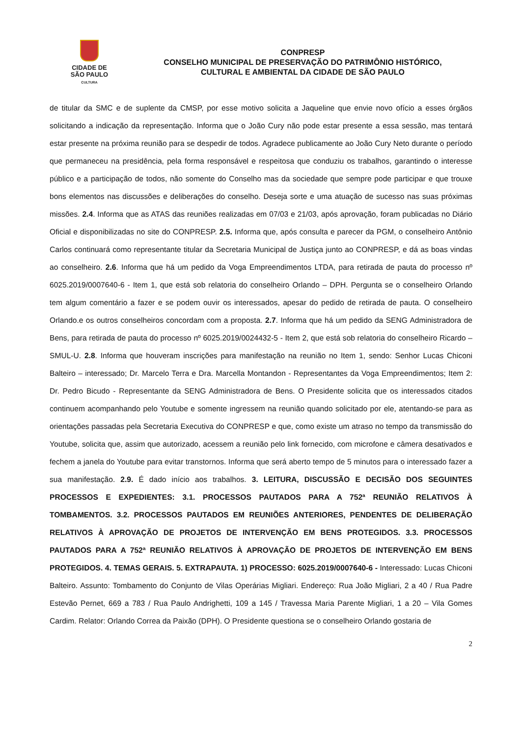CIDADE DE
SÃO PAULO
CULTURA
CONPRESP
CONSELHO MUNICIPAL DE PRESERVAÇÃO DO PATRIMÔNIO HISTÓRICO,
CULTURAL E AMBIENTAL DA CIDADE DE SÃO PAULO
de titular da SMC e de suplente da CMSP, por esse motivo solicita a Jaqueline que envie novo ofício a esses órgãos solicitando a indicação da representação. Informa que o João Cury não pode estar presente a essa sessão, mas tentará estar presente na próxima reunião para se despedir de todos. Agradece publicamente ao João Cury Neto durante o período que permaneceu na presidência, pela forma responsável e respeitosa que conduziu os trabalhos, garantindo o interesse público e a participação de todos, não somente do Conselho mas da sociedade que sempre pode participar e que trouxe bons elementos nas discussões e deliberações do conselho. Deseja sorte e uma atuação de sucesso nas suas próximas missões. 2.4. Informa que as ATAS das reuniões realizadas em 07/03 e 21/03, após aprovação, foram publicadas no Diário Oficial e disponibilizadas no site do CONPRESP. 2.5. Informa que, após consulta e parecer da PGM, o conselheiro Antônio Carlos continuará como representante titular da Secretaria Municipal de Justiça junto ao CONPRESP, e dá as boas vindas ao conselheiro. 2.6. Informa que há um pedido da Voga Empreendimentos LTDA, para retirada de pauta do processo nº 6025.2019/0007640-6 - Item 1, que está sob relatoria do conselheiro Orlando – DPH. Pergunta se o conselheiro Orlando tem algum comentário a fazer e se podem ouvir os interessados, apesar do pedido de retirada de pauta. O conselheiro Orlando.e os outros conselheiros concordam com a proposta. 2.7. Informa que há um pedido da SENG Administradora de Bens, para retirada de pauta do processo nº 6025.2019/0024432-5 - Item 2, que está sob relatoria do conselheiro Ricardo – SMUL-U. 2.8. Informa que houveram inscrições para manifestação na reunião no Item 1, sendo: Senhor Lucas Chiconi Balteiro – interessado; Dr. Marcelo Terra e Dra. Marcella Montandon - Representantes da Voga Empreendimentos; Item 2: Dr. Pedro Bicudo - Representante da SENG Administradora de Bens. O Presidente solicita que os interessados citados continuem acompanhando pelo Youtube e somente ingressem na reunião quando solicitado por ele, atentando-se para as orientações passadas pela Secretaria Executiva do CONPRESP e que, como existe um atraso no tempo da transmissão do Youtube, solicita que, assim que autorizado, acessem a reunião pelo link fornecido, com microfone e câmera desativados e fechem a janela do Youtube para evitar transtornos. Informa que será aberto tempo de 5 minutos para o interessado fazer a sua manifestação. 2.9. É dado início aos trabalhos. 3. LEITURA, DISCUSSÃO E DECISÃO DOS SEGUINTES PROCESSOS E EXPEDIENTES: 3.1. PROCESSOS PAUTADOS PARA A 752ª REUNIÃO RELATIVOS À TOMBAMENTOS. 3.2. PROCESSOS PAUTADOS EM REUNIÕES ANTERIORES, PENDENTES DE DELIBERAÇÃO RELATIVOS À APROVAÇÃO DE PROJETOS DE INTERVENÇÃO EM BENS PROTEGIDOS. 3.3. PROCESSOS PAUTADOS PARA A 752ª REUNIÃO RELATIVOS À APROVAÇÃO DE PROJETOS DE INTERVENÇÃO EM BENS PROTEGIDOS. 4. TEMAS GERAIS. 5. EXTRAPAUTA. 1) PROCESSO: 6025.2019/0007640-6 - Interessado: Lucas Chiconi Balteiro. Assunto: Tombamento do Conjunto de Vilas Operárias Migliari. Endereço: Rua João Migliari, 2 a 40 / Rua Padre Estevão Pernet, 669 a 783 / Rua Paulo Andrighetti, 109 a 145 / Travessa Maria Parente Migliari, 1 a 20 – Vila Gomes Cardim. Relator: Orlando Correa da Paixão (DPH). O Presidente questiona se o conselheiro Orlando gostaria de
2